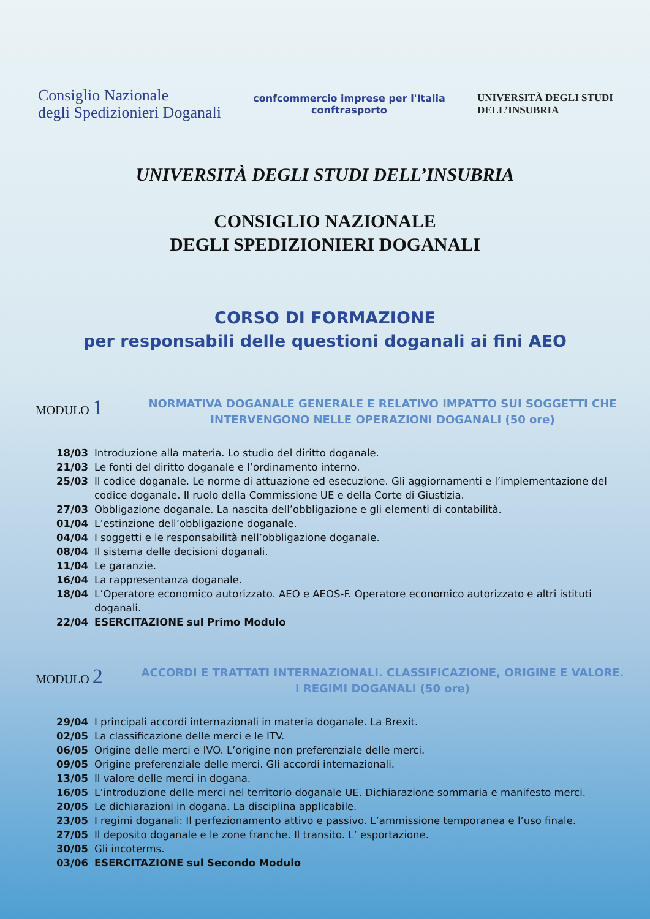Consiglio Nazionale
degli Spedizionieri Doganali
confcommercio imprese per l'Italia
conftrasporto
UNIVERSITÀ DEGLI STUDI
DELL’INSUBRIA
UNIVERSITÀ DEGLI STUDI DELL’INSUBRIA
CONSIGLIO NAZIONALE
DEGLI SPEDIZIONIERI DOGANALI
CORSO DI FORMAZIONE
per responsabili delle questioni doganali ai fini AEO
MODULO 1
NORMATIVA DOGANALE GENERALE E RELATIVO IMPATTO SUI SOGGETTI CHE INTERVENGONO NELLE OPERAZIONI DOGANALI (50 ore)
18/03 Introduzione alla materia. Lo studio del diritto doganale.
21/03 Le fonti del diritto doganale e l’ordinamento interno.
25/03 Il codice doganale. Le norme di attuazione ed esecuzione. Gli aggiornamenti e l’implementazione del codice doganale. Il ruolo della Commissione UE e della Corte di Giustizia.
27/03 Obbligazione doganale. La nascita dell’obbligazione e gli elementi di contabilità.
01/04 L’estinzione dell’obbligazione doganale.
04/04 I soggetti e le responsabilità nell’obbligazione doganale.
08/04 Il sistema delle decisioni doganali.
11/04 Le garanzie.
16/04 La rappresentanza doganale.
18/04 L’Operatore economico autorizzato. AEO e AEOS-F. Operatore economico autorizzato e altri istituti doganali.
22/04 ESERCITAZIONE sul Primo Modulo
MODULO 2
ACCORDI E TRATTATI INTERNAZIONALI. CLASSIFICAZIONE, ORIGINE E VALORE. I REGIMI DOGANALI (50 ore)
29/04 I principali accordi internazionali in materia doganale. La Brexit.
02/05 La classificazione delle merci e le ITV.
06/05 Origine delle merci e IVO. L’origine non preferenziale delle merci.
09/05 Origine preferenziale delle merci. Gli accordi internazionali.
13/05 Il valore delle merci in dogana.
16/05 L’introduzione delle merci nel territorio doganale UE. Dichiarazione sommaria e manifesto merci.
20/05 Le dichiarazioni in dogana. La disciplina applicabile.
23/05 I regimi doganali: Il perfezionamento attivo e passivo. L’ammissione temporanea e l’uso finale.
27/05 Il deposito doganale e le zone franche. Il transito. L’ esportazione.
30/05 Gli incoterms.
03/06 ESERCITAZIONE sul Secondo Modulo